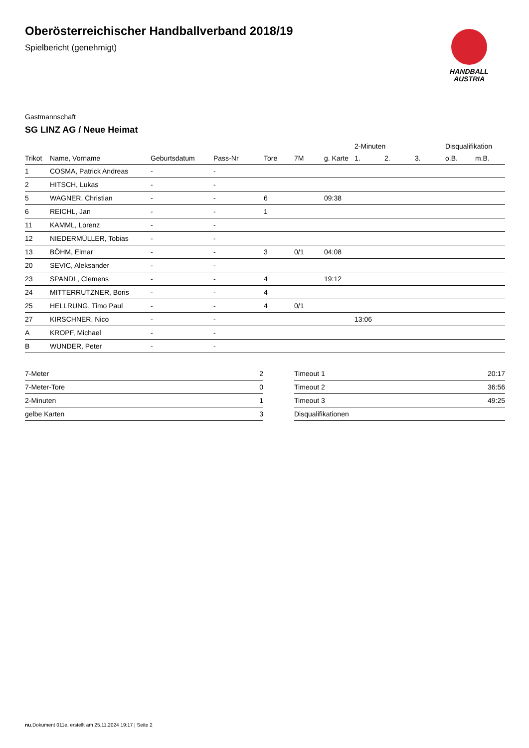HANDBALL
AUSTRIA
Oberösterreichischer Handballverband 2018/19
Spielbericht (genehmigt)
Gastmannschaft
SG LINZ AG / Neue Heimat
| | | | | | | | 2-Minuten | | | Disqualifikation | |
| --- | --- | --- | --- | --- | --- | --- | --- | --- | --- | --- | --- |
| Trikot | Name, Vorname | Geburtsdatum | Pass-Nr | Tore | 7M | g. Karte | 1. | 2. | 3. | o.B. | m.B. |
| 1 | COSMA, Patrick Andreas | - | - | | | | | | | | |
| 2 | HITSCH, Lukas | - | - | | | | | | | | |
| 5 | WAGNER, Christian | - | - | 6 | | 09:38 | | | | | |
| 6 | REICHL, Jan | - | - | 1 | | | | | | | |
| 11 | KAMML, Lorenz | - | - | | | | | | | | |
| 12 | NIEDERMÜLLER, Tobias | - | - | | | | | | | | |
| 13 | BÖHM, Elmar | - | - | 3 | 0/1 | 04:08 | | | | | |
| 20 | SEVIC, Aleksander | - | - | | | | | | | | |
| 23 | SPANDL, Clemens | - | - | 4 | | 19:12 | | | | | |
| 24 | MITTERRUTZNER, Boris | - | - | 4 | | | | | | | |
| 25 | HELLRUNG, Timo Paul | - | - | 4 | 0/1 | | | | | | |
| 27 | KIRSCHNER, Nico | - | - | | | | 13:06 | | | | |
| A | KROPF, Michael | - | - | | | | | | | | |
| B | WUNDER, Peter | - | - | | | | | | | | |
| 7-Meter | 2 |
| 7-Meter-Tore | 0 |
| 2-Minuten | 1 |
| gelbe Karten | 3 |
| Timeout 1 | 20:17 |
| Timeout 2 | 36:56 |
| Timeout 3 | 49:25 |
| Disqualifikationen | |
nu.Dokument 011e, erstellt am 25.11.2024 19:17 | Seite 2